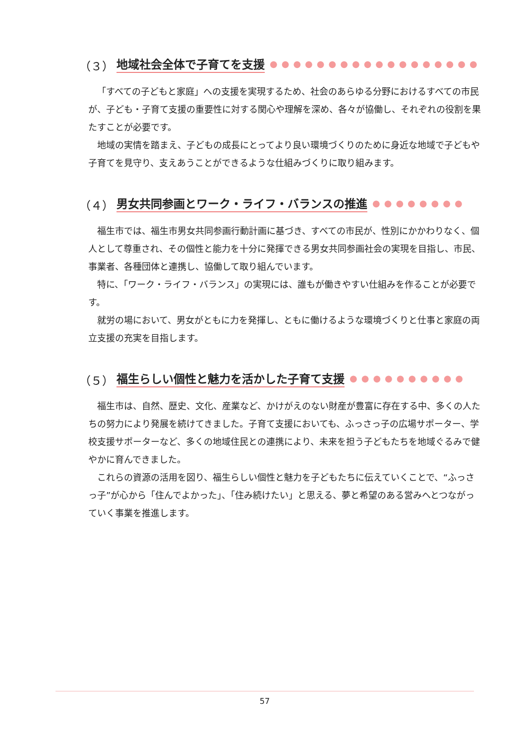（３） 地域社会全体で子育てを支援 ●●●●●●●●●●●●●●●●●●●
「すべての子どもと家庭」への支援を実現するため、社会のあらゆる分野におけるすべての市民が、子ども・子育て支援の重要性に対する関心や理解を深め、各々が協働し、それぞれの役割を果たすことが必要です。
地域の実情を踏まえ、子どもの成長にとってより良い環境づくりのために身近な地域で子どもや子育てを見守り、支えあうことができるような仕組みづくりに取り組みます。
（４） 男女共同参画とワーク・ライフ・バランスの推進 ●●●●●●●●
福生市では、福生市男女共同参画行動計画に基づき、すべての市民が、性別にかかわりなく、個人として尊重され、その個性と能力を十分に発揮できる男女共同参画社会の実現を目指し、市民、事業者、各種団体と連携し、協働して取り組んでいます。
特に、「ワーク・ライフ・バランス」の実現には、誰もが働きやすい仕組みを作ることが必要です。
就労の場において、男女がともに力を発揮し、ともに働けるような環境づくりと仕事と家庭の両立支援の充実を目指します。
（５） 福生らしい個性と魅力を活かした子育て支援 ●●●●●●●●●●
福生市は、自然、歴史、文化、産業など、かけがえのない財産が豊富に存在する中、多くの人たちの努力により発展を続けてきました。子育て支援においても、ふっさっ子の広場サポーター、学校支援サポーターなど、多くの地域住民との連携により、未来を担う子どもたちを地域ぐるみで健やかに育んできました。
これらの資源の活用を図り、福生らしい個性と魅力を子どもたちに伝えていくことで、“ふっさっ子”が心から「住んでよかった」、「住み続けたい」と思える、夢と希望のある営みへとつながっていく事業を推進します。
57